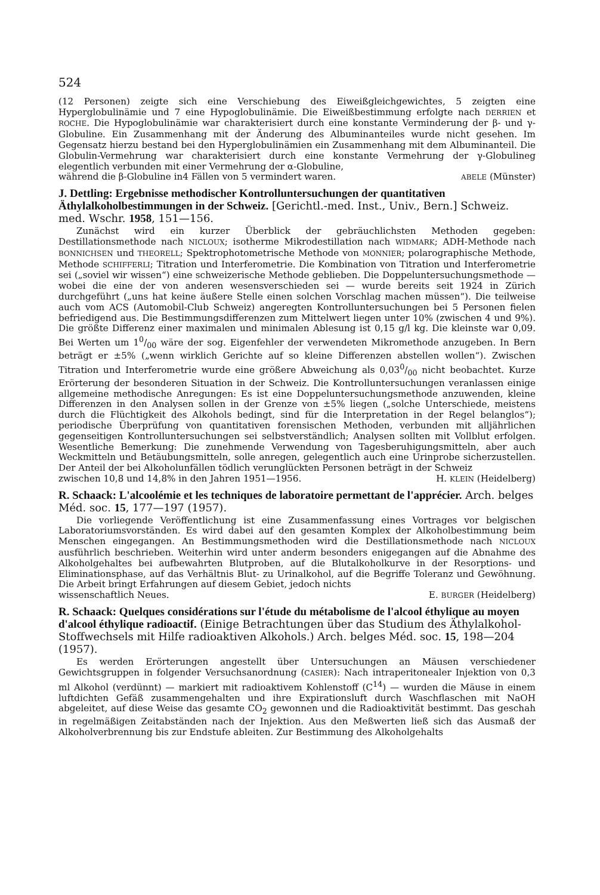524
(12 Personen) zeigte sich eine Verschiebung des Eiweißgleichgewichtes, 5 zeigten eine Hyperglobulinämie und 7 eine Hypoglobulinämie. Die Eiweißbestimmung erfolgte nach DERRIEN et ROCHE. Die Hypoglobulinämie war charakterisiert durch eine konstante Verminderung der β- und γ-Globuline. Ein Zusammenhang mit der Änderung des Albuminanteiles wurde nicht gesehen. Im Gegensatz hierzu bestand bei den Hyperglobulinämien ein Zusammenhang mit dem Albuminanteil. Die Globulin-Vermehrung war charakterisiert durch eine konstante Vermehrung der γ-Globulineg elegentlich verbunden mit einer Vermehrung der α-Globuline,
während die β-Globuline in4 Fällen von 5 vermindert waren. ABELE (Münster)
J. Dettling: Ergebnisse methodischer Kontrolluntersuchungen der quantitativen Äthylalkoholbestimmungen in der Schweiz. [Gerichtl.-med. Inst., Univ., Bern.] Schweiz. med. Wschr. 1958, 151—156.
Zunächst wird ein kurzer Überblick der gebräuchlichsten Methoden gegeben: Destillationsmethode nach NICLOUX; isotherme Mikrodestillation nach WIDMARK; ADH-Methode nach BONNICHSEN und THEORELL; Spektrophotometrische Methode von MONNIER; polarographische Methode, Methode SCHIFFERLI; Titration und Interferometrie. Die Kombination von Titration und Interferometrie sei („soviel wir wissen“) eine schweizerische Methode geblieben. Die Doppeluntersuchungsmethode — wobei die eine der von anderen wesensverschieden sei — wurde bereits seit 1924 in Zürich durchgeführt („uns hat keine äußere Stelle einen solchen Vorschlag machen müssen“). Die teilweise auch vom ACS (Automobil-Club Schweiz) angeregten Kontrolluntersuchungen bei 5 Personen fielen befriedigend aus. Die Bestimmungsdifferenzen zum Mittelwert liegen unter 10% (zwischen 4 und 9%). Die größte Differenz einer maximalen und minimalen Ablesung ist 0,15 g/l kg. Die kleinste war 0,09. Bei Werten um 10/00 wäre der sog. Eigenfehler der verwendeten Mikromethode anzugeben. In Bern beträgt er ±5% („wenn wirklich Gerichte auf so kleine Differenzen abstellen wollen“). Zwischen Titration und Interferometrie wurde eine größere Abweichung als 0,030/00 nicht beobachtet. Kurze Erörterung der besonderen Situation in der Schweiz. Die Kontrolluntersuchungen veranlassen einige allgemeine methodische Anregungen: Es ist eine Doppeluntersuchungsmethode anzuwenden, kleine Differenzen in den Analysen sollen in der Grenze von ±5% liegen („solche Unterschiede, meistens durch die Flüchtigkeit des Alkohols bedingt, sind für die Interpretation in der Regel belanglos“); periodische Überprüfung von quantitativen forensischen Methoden, verbunden mit alljährlichen gegenseitigen Kontrolluntersuchungen sei selbstverständlich; Analysen sollten mit Vollblut erfolgen. Wesentliche Bemerkung: Die zunehmende Verwendung von Tagesberuhigungsmitteln, aber auch Weckmitteln und Betäubungsmitteln, solle anregen, gelegentlich auch eine Urinprobe sicherzustellen. Der Anteil der bei Alkoholunfällen tödlich verunglückten Personen beträgt in der Schweiz
zwischen 10,8 und 14,8% in den Jahren 1951—1956. H. KLEIN (Heidelberg)
R. Schaack: L'alcoolémie et les techniques de laboratoire permettant de l'apprécier. Arch. belges Méd. soc. 15, 177—197 (1957).
Die vorliegende Veröffentlichung ist eine Zusammenfassung eines Vortrages vor belgischen Laboratoriumsvorständen. Es wird dabei auf den gesamten Komplex der Alkoholbestimmung beim Menschen eingegangen. An Bestimmungsmethoden wird die Destillationsmethode nach NICLOUX ausführlich beschrieben. Weiterhin wird unter anderm besonders enigegangen auf die Abnahme des Alkoholgehaltes bei aufbewahrten Blutproben, auf die Blutalkoholkurve in der Resorptions- und Eliminationsphase, auf das Verhältnis Blut- zu Urinalkohol, auf die Begriffe Toleranz und Gewöhnung. Die Arbeit bringt Erfahrungen auf diesem Gebiet, jedoch nichts
wissenschaftlich Neues. E. BURGER (Heidelberg)
R. Schaack: Quelques considérations sur l'étude du métabolisme de l'alcool éthylique au moyen d'alcool éthylique radioactif. (Einige Betrachtungen über das Studium des Äthylalkohol-Stoffwechsels mit Hilfe radioaktiven Alkohols.) Arch. belges Méd. soc. 15, 198—204 (1957).
Es werden Erörterungen angestellt über Untersuchungen an Mäusen verschiedener Gewichtsgruppen in folgender Versuchsanordnung (CASIER): Nach intraperitonealer Injektion von 0,3 ml Alkohol (verdünnt) — markiert mit radioaktivem Kohlenstoff (C<sup>14</sup>) — wurden die Mäuse in einem luftdichten Gefäß zusammengehalten und ihre Expirationsluft durch Waschflaschen mit NaOH abgeleitet, auf diese Weise das gesamte CO<sub>2</sub> gewonnen und die Radioaktivität bestimmt. Das geschah in regelmäßigen Zeitabständen nach der Injektion. Aus den Meßwerten ließ sich das Ausmaß der Alkoholverbrennung bis zur Endstufe ableiten. Zur Bestimmung des Alkoholgehalts